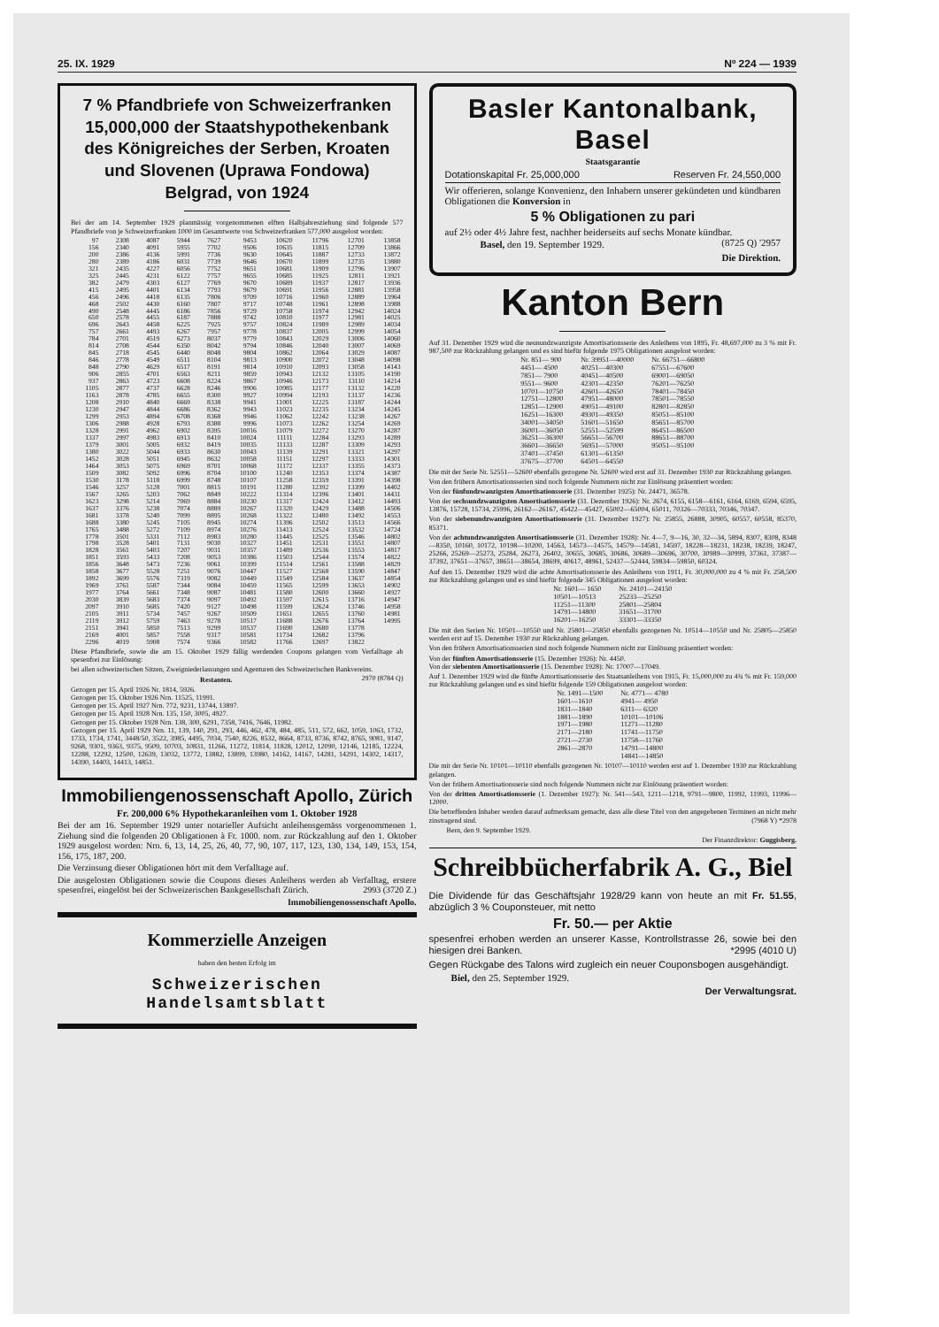25. IX. 1929 Nº 224 — 1939
7 % Pfandbriefe von Schweizerfranken 15,000,000 der Staatshypothekenbank des Königreiches der Serben, Kroaten und Slovenen (Uprawa Fondowa) Belgrad, von 1924
Bei der am 14. September 1929 planmässig vorgenommenen elften Halbjahresziehung sind folgende 577 Pfandbriefe von je Schweizerfranken 1000 im Gesamtwerte von Schweizerfranken 577,000 ausgelost worden:
| 97 | 2308 | 4087 | 5944 | 7627 | 9453 | 10620 | 11796 | 12701 | 13858 |
| 156 | 2340 | 4091 | 5955 | 7702 | 9506 | 10635 | 11815 | 12709 | 13866 |
| 200 | 2386 | 4136 | 5991 | 7736 | 9630 | 10645 | 11887 | 12733 | 13872 |
| 280 | 2389 | 4186 | 6031 | 7739 | 9646 | 10670 | 11899 | 12735 | 13880 |
| 321 | 2435 | 4227 | 6056 | 7752 | 9651 | 10681 | 11909 | 12796 | 13907 |
| 325 | 2445 | 4231 | 6122 | 7757 | 9655 | 10685 | 11925 | 12811 | 13921 |
| 382 | 2479 | 4303 | 6127 | 7769 | 9670 | 10689 | 11937 | 12817 | 13936 |
| 415 | 2495 | 4401 | 6134 | 7793 | 9679 | 10691 | 11956 | 12881 | 13958 |
| 456 | 2496 | 4418 | 6135 | 7806 | 9709 | 10716 | 11960 | 12889 | 13964 |
| 468 | 2502 | 4430 | 6160 | 7807 | 9717 | 10748 | 11961 | 12898 | 13988 |
| 490 | 2548 | 4445 | 6186 | 7856 | 9729 | 10758 | 11974 | 12942 | 14024 |
| 650 | 2578 | 4455 | 6187 | 7888 | 9742 | 10810 | 11977 | 12981 | 14025 |
| 696 | 2643 | 4458 | 6225 | 7925 | 9757 | 10824 | 11989 | 12989 | 14034 |
| 757 | 2661 | 4493 | 6267 | 7957 | 9778 | 10837 | 12005 | 12999 | 14054 |
| 784 | 2701 | 4519 | 6273 | 8037 | 9779 | 10843 | 12029 | 13006 | 14060 |
| 814 | 2708 | 4544 | 6350 | 8042 | 9794 | 10846 | 12040 | 13007 | 14069 |
| 845 | 2718 | 4545 | 6440 | 8048 | 9804 | 10862 | 12064 | 13029 | 14087 |
| 846 | 2778 | 4549 | 6511 | 8104 | 9813 | 10900 | 12072 | 13048 | 14098 |
| 848 | 2790 | 4629 | 6517 | 8191 | 9814 | 10910 | 12093 | 13058 | 14143 |
| 906 | 2855 | 4701 | 6563 | 8211 | 9859 | 10943 | 12132 | 13105 | 14190 |
| 937 | 2863 | 4723 | 6608 | 8224 | 9867 | 10946 | 12173 | 13110 | 14214 |
| 1105 | 2877 | 4737 | 6628 | 8246 | 9906 | 10985 | 12177 | 13132 | 14220 |
| 1163 | 2878 | 4785 | 6655 | 8300 | 9927 | 10994 | 12193 | 13137 | 14236 |
| 1208 | 2910 | 4840 | 6669 | 8338 | 9941 | 11001 | 12225 | 13187 | 14244 |
| 1230 | 2947 | 4844 | 6686 | 8362 | 9943 | 11023 | 12235 | 13234 | 14245 |
| 1299 | 2953 | 4894 | 6708 | 8368 | 9946 | 11062 | 12242 | 13238 | 14267 |
| 1306 | 2988 | 4928 | 6793 | 8388 | 9996 | 11073 | 12262 | 13254 | 14269 |
| 1328 | 2991 | 4962 | 6902 | 8395 | 10016 | 11079 | 12272 | 13270 | 14287 |
| 1337 | 2997 | 4983 | 6913 | 8410 | 10024 | 11111 | 12284 | 13293 | 14289 |
| 1379 | 3001 | 5005 | 6932 | 8419 | 10035 | 11133 | 12287 | 13309 | 14293 |
| 1380 | 3022 | 5044 | 6933 | 8630 | 10043 | 11139 | 12291 | 13321 | 14297 |
| 1452 | 3028 | 5051 | 6945 | 8632 | 10058 | 11151 | 12297 | 13333 | 14301 |
| 1464 | 3053 | 5075 | 6969 | 8701 | 10068 | 11172 | 12337 | 13355 | 14373 |
| 1509 | 3082 | 5092 | 6996 | 8704 | 10100 | 11240 | 12353 | 13374 | 14387 |
| 1530 | 3178 | 5118 | 6999 | 8748 | 10107 | 11258 | 12359 | 13391 | 14398 |
| 1546 | 3257 | 5128 | 7001 | 8815 | 10191 | 11280 | 12392 | 13399 | 14402 |
| 1567 | 3265 | 5203 | 7062 | 8849 | 10222 | 11314 | 12396 | 13401 | 14431 |
| 1623 | 3298 | 5214 | 7069 | 8884 | 10230 | 11317 | 12424 | 13412 | 14493 |
| 1637 | 3376 | 5238 | 7074 | 8889 | 10267 | 11320 | 12429 | 13488 | 14506 |
| 1681 | 3378 | 5240 | 7099 | 8895 | 10268 | 11322 | 12480 | 13492 | 14553 |
| 1688 | 3380 | 5245 | 7105 | 8945 | 10274 | 11396 | 12502 | 13513 | 14566 |
| 1765 | 3488 | 5272 | 7109 | 8974 | 10276 | 11413 | 12524 | 13532 | 14724 |
| 1778 | 3501 | 5331 | 7112 | 8983 | 10280 | 11445 | 12525 | 13546 | 14802 |
| 1798 | 3528 | 5401 | 7131 | 9030 | 10327 | 11451 | 12531 | 13551 | 14807 |
| 1828 | 3561 | 5403 | 7207 | 9031 | 10357 | 11489 | 12536 | 13553 | 14817 |
| 1851 | 3593 | 5433 | 7208 | 9053 | 10386 | 11503 | 12544 | 13574 | 14822 |
| 1856 | 3648 | 5473 | 7236 | 9061 | 10399 | 11514 | 12561 | 13588 | 14829 |
| 1858 | 3677 | 5528 | 7251 | 9076 | 10447 | 11527 | 12568 | 13590 | 14847 |
| 1892 | 3699 | 5576 | 7319 | 9082 | 10449 | 11549 | 12584 | 13637 | 14854 |
| 1969 | 3761 | 5587 | 7344 | 9084 | 10459 | 11565 | 12599 | 13653 | 14902 |
| 1977 | 3764 | 5661 | 7348 | 9087 | 10481 | 11580 | 12600 | 13660 | 14927 |
| 2030 | 3839 | 5683 | 7374 | 9097 | 10492 | 11597 | 12615 | 13716 | 14947 |
| 2097 | 3910 | 5685 | 7420 | 9127 | 10498 | 11599 | 12624 | 13746 | 14958 |
| 2105 | 3911 | 5734 | 7457 | 9267 | 10509 | 11651 | 12655 | 13760 | 14981 |
| 2119 | 3912 | 5759 | 7463 | 9278 | 10517 | 11688 | 12676 | 13764 | 14995 |
| 2151 | 3941 | 5850 | 7513 | 9299 | 10537 | 11690 | 12680 | 13778 | |
| 2169 | 4001 | 5857 | 7558 | 9317 | 10581 | 11734 | 12682 | 13796 | |
| 2296 | 4019 | 5908 | 7574 | 9366 | 10582 | 11766 | 12697 | 13822 | |
Diese Pfandbriefe, sowie die am 15. Oktober 1929 fällig werdenden Coupons gelangen vom Verfalltage ab spesenfrei zur Einlösung:
bei allen schweizerischen Sitzen, Zweigniederlassungen und Agenturen des Schweizerischen Bankvereins. 2970 (8784 Q)
Restanten.
Gezogen per 15. April 1926 Nr. 1814, 5926.
Gezogen per 15. Oktober 1926 Nrn. 11525, 11991.
Gezogen per 15. April 1927 Nrn. 772, 9231, 13744, 13897.
Gezogen per 15. April 1928 Nrn. 135, 150, 3005, 4927.
Gezogen per 15. Oktober 1928 Nrn. 138, 300, 6291, 7358, 7416, 7646, 11982.
Gezogen per 15. April 1929 Nrn. 11, 139, 140, 291, 293, 446, 462, 478, 484, 485, 511, 572, 662, 1059, 1063, 1732, 1733, 1734, 1741, 3448/50, 3522, 3985, 4495, 7034, 7540, 8226, 8532, 8664, 8733, 8736, 8742, 8765, 9081, 9147, 9268, 9301, 9363, 9375, 9509, 10703, 10831, 11266, 11272, 11814, 11828, 12012, 12090, 12146, 12185, 12224, 12288, 12292, 12500, 12639, 13032, 13772, 13882, 13899, 13980, 14162, 14167, 14281, 14291, 14302, 14317, 14390, 14403, 14413, 14851.
Immobiliengenossenschaft Apollo, Zürich
Fr. 200,000 6% Hypothekaranleihen vom 1. Oktober 1928
Bei der am 16. September 1929 unter notarieller Aufsicht anleihensgemäss vorgenommenen 1. Ziehung sind die folgenden 20 Obligationen à Fr. 1000. nom. zur Rückzahlung auf den 1. Oktober 1929 ausgelost worden: Nrn. 6, 13, 14, 25, 26, 40, 77, 90, 107, 117, 123, 130, 134, 149, 153, 154, 156, 175, 187, 200.
Die Verzinsung dieser Obligationen hört mit dem Verfalltage auf.
Die ausgelosten Obligationen sowie die Coupons dieses Anleihens werden ab Verfalltag, erstere spesenfrei, eingelöst bei der Schweizerischen Bankgesellschaft Zürich. 2993 (3720 Z.)
Immobiliengenossenschaft Apollo.
Kommerzielle Anzeigen
haben den besten Erfolg im
Schweizerischen Handelsamtsblatt
Basler Kantonalbank, Basel
Staatsgarantie
Dotationskapital Fr. 25,000,000 Reserven Fr. 24,550,000
Wir offerieren, solange Konvenienz, den Inhabern unserer gekündeten und kündbaren Obligationen die Konversion in
5 % Obligationen zu pari
auf 2½ oder 4½ Jahre fest, nachher beiderseits auf sechs Monate kündbar. (8725 Q) '2957
Basel, den 19. September 1929.
Die Direktion.
Kanton Bern
Auf 31. Dezember 1929 wird die neunundzwanzigste Amortisationsserie des Anleihens von 1895, Fr. 48,697,000 zu 3 % mit Fr. 987,500 zur Rückzahlung gelangen und es sind hiefür folgende 1975 Obligationen ausgelost worden:
| Nr. 851— 900 | Nr. 39951—40000 | Nr. 66751—66800 |
| 4451— 4500 | 40251—40300 | 67551—67600 |
| 7851— 7900 | 40451—40500 | 69001—69050 |
| 9551— 9600 | 42301—42350 | 76201—76250 |
| 10701—10750 | 42601—42650 | 78401—78450 |
| 12751—12800 | 47951—48000 | 78501—78550 |
| 12851—12900 | 49051—49100 | 82801—82850 |
| 16251—16300 | 49301—49350 | 85051—85100 |
| 34001—34050 | 51601—51650 | 85651—85700 |
| 36001—36050 | 52551—52599 | 86451—86500 |
| 36251—36300 | 56651—56700 | 88651—88700 |
| 36601—36650 | 56951—57000 | 95051—95100 |
| 37401—37450 | 61301—61350 | |
| 37675—37700 | 64501—64550 | |
Die mit der Serie Nr. 52551—52600 ebenfalls gezogene Nr. 52600 wird erst auf 31. Dezember 1930 zur Rückzahlung gelangen.
Von den frühern Amortisationsserien sind noch folgende Nummern nicht zur Einlösung präsentiert worden:
Von der fünfundzwanzigsten Amortisationsserie (31. Dezember 1925): Nr. 24471, 36578.
Von der sechsundzwanzigsten Amortisationsserie (31. Dezember 1926): Nr. 2674, 6155, 6158—6161, 6164, 6169, 6594, 6595, 13876, 15728, 15734, 25996, 26162—26167, 45422—45427, 65002—65004, 65011, 70326—70333, 70346, 70347.
Von der siebenundzwanzigsten Amortisationsserie (31. Dezember 1927): Nr. 25855, 26888, 30905, 60557, 60558, 85370, 85371.
Von der achtundzwanzigsten Amortisationsserie (31. Dezember 1928): Nr. 4—7, 9—16, 30, 32—34, 5894, 8307, 8308, 8348—8350, 10160, 10172, 10198—10200, 14563, 14573—14575, 14579—14581, 14597, 18228—18231, 18238, 18239, 18247, 25266, 25269—25273, 25284, 26273, 26402, 30655, 30685, 30686, 30689—30696, 30700, 30989—30999, 37361, 37387—37392, 37651—37657, 38651—38654, 38699, 40617, 48961, 52437—52444, 59834—59850, 60324.
Auf den 15. Dezember 1929 wird die achte Amortisationsserie des Anleihens von 1911, Fr. 30,000,000 zu 4 % mit Fr. 258,500 zur Rückzahlung gelangen und es sind hiefür folgende 345 Obligationen ausgelost worden:
| Nr. 1601— 1650 | Nr. 24101—24150 |
| 10501—10513 | 25233—25250 |
| 11251—11300 | 25801—25804 |
| 14791—14800 | 31651—31700 |
| 16201—16250 | 33301—33350 |
Die mit den Serien Nr. 10501—10550 und Nr. 25801—25850 ebenfalls gezogenen Nr. 10514—10550 und Nr. 25805—25850 werden erst auf 15. Dezember 1930 zur Rückzahlung gelangen.
Von den frühern Amortisationsserien sind noch folgende Nummern nicht zur Einlösung präsentiert worden:
Von der fünften Amortisationsserie (15. Dezember 1926): Nr. 4450.
Von der siebenten Amortisationsserie (15. Dezember 1928): Nr. 17007—17049.
Auf 1. Dezember 1929 wird die fünfte Amortisationsserie des Staatsanleihens von 1915, Fr. 15,000,000 zu 4¾ % mit Fr. 159,000 zur Rückzahlung gelangen und es sind hiefür folgende 159 Obligationen ausgelost worden:
| Nr. 1491—1500 | Nr. 4771— 4780 |
| 1601—1610 | 4941— 4950 |
| 1831—1840 | 6311— 6320 |
| 1881—1890 | 10101—10106 |
| 1971—1980 | 11271—11280 |
| 2171—2180 | 11741—11750 |
| 2721—2730 | 11758—11760 |
| 2861—2870 | 14791—14800 |
| | 14841—14850 |
Die mit der Serie Nr. 10101—10110 ebenfalls gezogenen Nr. 10107—10110 werden erst auf 1. Dezember 1930 zur Rückzahlung gelangen.
Von der frühern Amortisationsserie sind noch folgende Nummern nicht zur Einlösung präsentiert worden:
Von der dritten Amortisationsserie (1. Dezember 1927): Nr. 541—543, 1211—1218, 9791—9800, 11992, 11993, 11996—12000.
Die betreffenden Inhaber werden darauf aufmerksam gemacht, dass alle diese Titel von den angegebenen Terminen an nicht mehr zinstragend sind. (7968 Y) *2978
Bern, den 9. September 1929.
Der Finanzdirektor: Guggisberg.
Schreibbücherfabrik A. G., Biel
Die Dividende für das Geschäftsjahr 1928/29 kann von heute an mit Fr. 51.55, abzüglich 3 % Couponsteuer, mit netto
Fr. 50.— per Aktie
spesenfrei erhoben werden an unserer Kasse, Kontrollstrasse 26, sowie bei den hiesigen drei Banken. *2995 (4010 U)
Gegen Rückgabe des Talons wird zugleich ein neuer Couponsbogen ausgehändigt.
Biel, den 25. September 1929.
Der Verwaltungsrat.